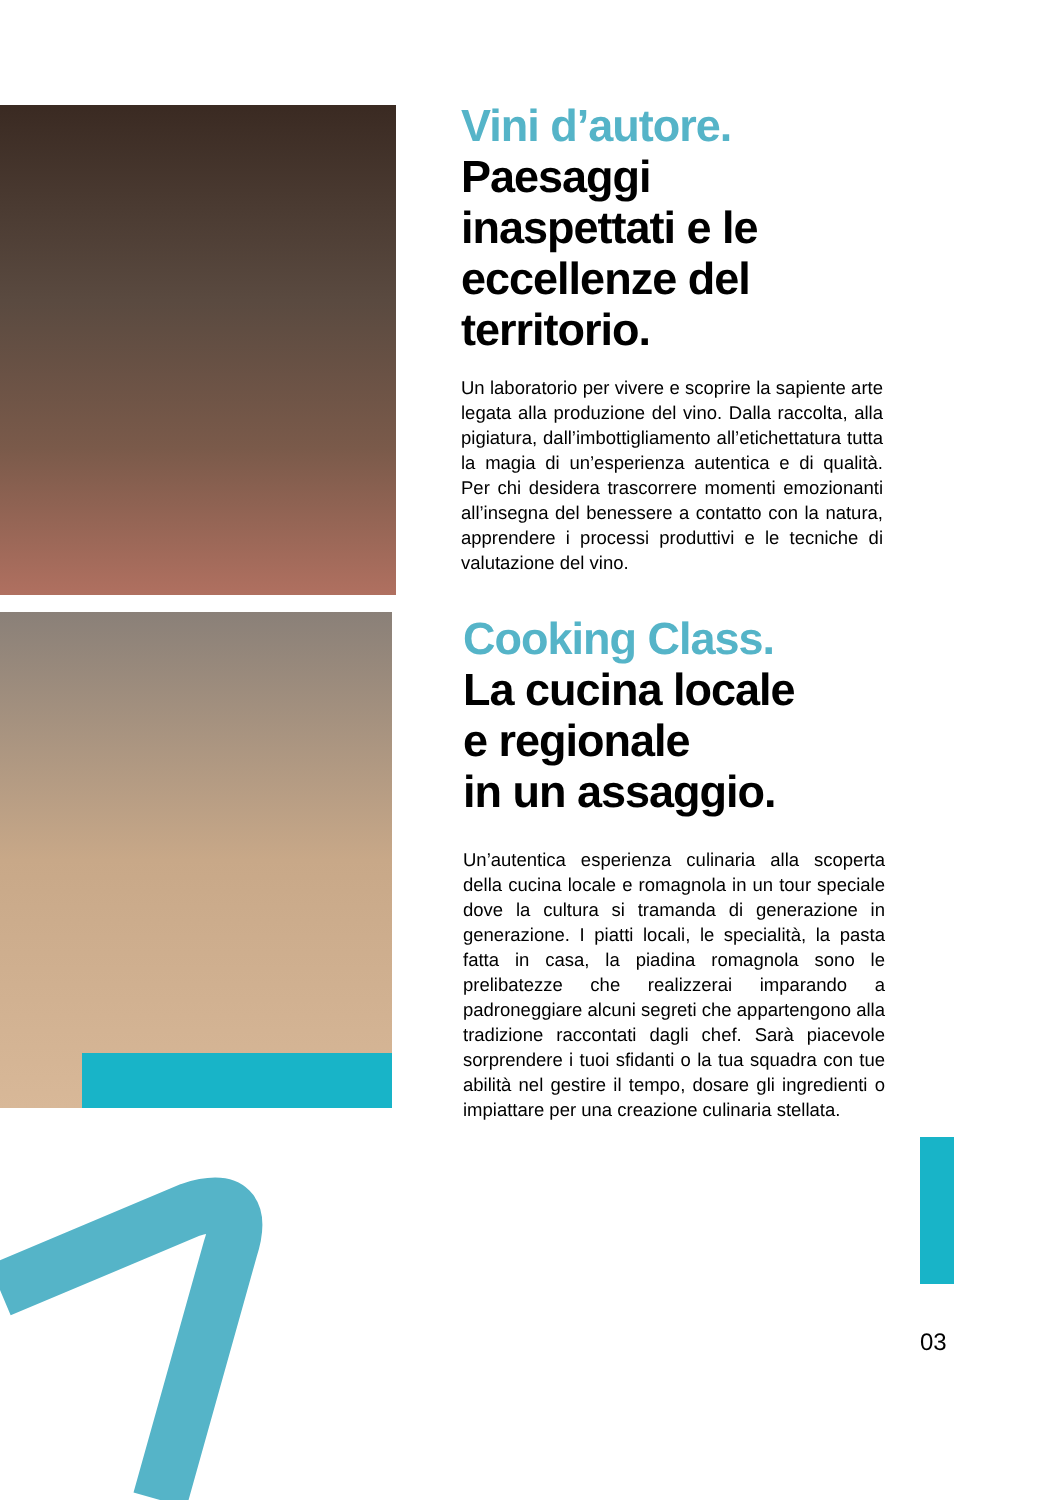Vini d’autore.
Paesaggi
inaspettati e le
eccellenze del
territorio.
Un laboratorio per vivere e scoprire la sapiente arte legata alla produzione del vino. Dalla raccolta, alla pigiatura, dall’imbottigliamento all’etichettatura tutta la magia di un’esperienza autentica e di qualità. Per chi desidera trascorrere momenti emozionanti all’insegna del benessere a contatto con la natura, apprendere i processi produttivi e le tecniche di valutazione del vino.
Cooking Class.
La cucina locale
e regionale
in un assaggio.
Un’autentica esperienza culinaria alla scoperta della cucina locale e romagnola in un tour speciale dove la cultura si tramanda di generazione in generazione. I piatti locali, le specialità, la pasta fatta in casa, la piadina romagnola sono le prelibatezze che realizzerai imparando a padroneggiare alcuni segreti che appartengono alla tradizione raccontati dagli chef. Sarà piacevole sorprendere i tuoi sfidanti o la tua squadra con tue abilità nel gestire il tempo, dosare gli ingredienti o impiattare per una creazione culinaria stellata.
03